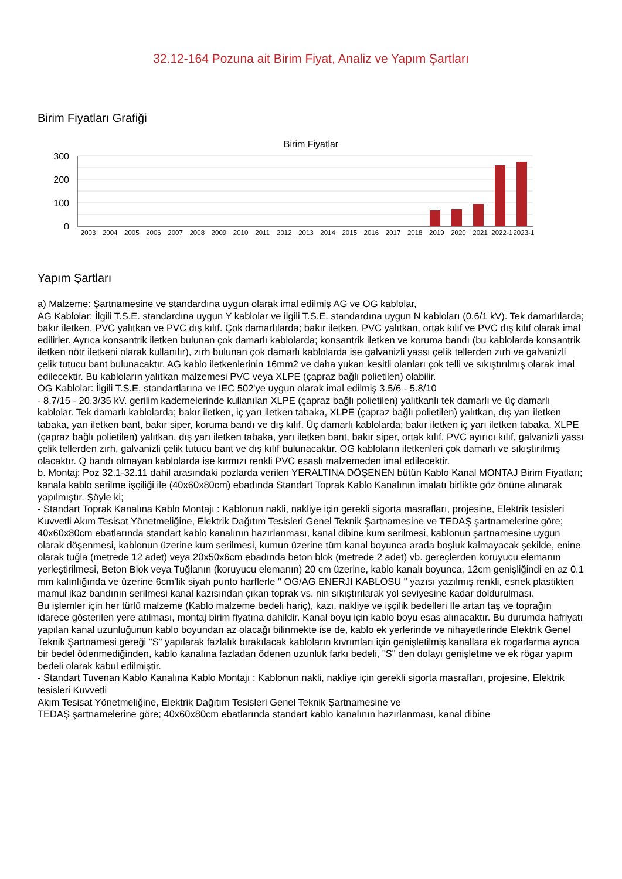32.12-164 Pozuna ait Birim Fiyat, Analiz ve Yapım Şartları
Birim Fiyatları Grafiği
Birim Fiyatlar
300
200
100
0
2003 2004 2005 2006 2007 2008 2009 2010 2011 2012 2013 2014 2015 2016 2017 2018 2019 2020 2021 2022-1 2023-1
Yapım Şartları
a) Malzeme: Şartnamesine ve standardına uygun olarak imal edilmiş AG ve OG kablolar,
AG Kablolar: İlgili T.S.E. standardına uygun Y kablolar ve ilgili T.S.E. standardına uygun N kabloları (0.6/1 kV). Tek damarlılarda; bakır iletken, PVC yalıtkan ve PVC dış kılıf. Çok damarlılarda; bakır iletken, PVC yalıtkan, ortak kılıf ve PVC dış kılıf olarak imal edilirler. Ayrıca konsantrik iletken bulunan çok damarlı kablolarda; konsantrik iletken ve koruma bandı (bu kablolarda konsantrik iletken nötr iletkeni olarak kullanılır), zırh bulunan çok damarlı kablolarda ise galvanizli yassı çelik tellerden zırh ve galvanizli çelik tutucu bant bulunacaktır. AG kablo iletkenlerinin 16mm2 ve daha yukarı kesitli olanları çok telli ve sıkıştırılmış olarak imal edilecektir. Bu kabloların yalıtkan malzemesi PVC veya XLPE (çapraz bağlı polietilen) olabilir.
OG Kablolar: İlgili T.S.E. standartlarına ve IEC 502'ye uygun olarak imal edilmiş 3.5/6 - 5.8/10
- 8.7/15 - 20.3/35 kV. gerilim kademelerinde kullanılan XLPE (çapraz bağlı polietilen) yalıtkanlı tek damarlı ve üç damarlı kablolar. Tek damarlı kablolarda; bakır iletken, iç yarı iletken tabaka, XLPE (çapraz bağlı polietilen) yalıtkan, dış yarı iletken tabaka, yarı iletken bant, bakır siper, koruma bandı ve dış kılıf. Üç damarlı kablolarda; bakır iletken iç yarı iletken tabaka, XLPE (çapraz bağlı polietilen) yalıtkan, dış yarı iletken tabaka, yarı iletken bant, bakır siper, ortak kılıf, PVC ayırıcı kılıf, galvanizli yassı çelik tellerden zırh, galvanizli çelik tutucu bant ve dış kılıf bulunacaktır. OG kabloların iletkenleri çok damarlı ve sıkıştırılmış olacaktır. Q bandı olmayan kablolarda ise kırmızı renkli PVC esaslı malzemeden imal edilecektir.
b. Montaj: Poz 32.1-32.11 dahil arasındaki pozlarda verilen YERALTINA DÖŞENEN bütün Kablo Kanal MONTAJ Birim Fiyatları; kanala kablo serilme işçiliği ile (40x60x80cm) ebadında Standart Toprak Kablo Kanalının imalatı birlikte göz önüne alınarak yapılmıştır. Şöyle ki;
- Standart Toprak Kanalına Kablo Montajı : Kablonun nakli, nakliye için gerekli sigorta masrafları, projesine, Elektrik tesisleri Kuvvetli Akım Tesisat Yönetmeliğine, Elektrik Dağıtım Tesisleri Genel Teknik Şartnamesine ve TEDAŞ şartnamelerine göre; 40x60x80cm ebatlarında standart kablo kanalının hazırlanması, kanal dibine kum serilmesi, kablonun şartnamesine uygun olarak döşenmesi, kablonun üzerine kum serilmesi, kumun üzerine tüm kanal boyunca arada boşluk kalmayacak şekilde, enine olarak tuğla (metrede 12 adet) veya 20x50x6cm ebadında beton blok (metrede 2 adet) vb. gereçlerden koruyucu elemanın yerleştirilmesi, Beton Blok veya Tuğlanın (koruyucu elemanın) 20 cm üzerine, kablo kanalı boyunca, 12cm genişliğindi en az 0.1 mm kalınlığında ve üzerine 6cm’lik siyah punto harflerle " OG/AG ENERJİ KABLOSU " yazısı yazılmış renkli, esnek plastikten mamul ikaz bandının serilmesi kanal kazısından çıkan toprak vs. nin sıkıştırılarak yol seviyesine kadar doldurulması.
Bu işlemler için her türlü malzeme (Kablo malzeme bedeli hariç), kazı, nakliye ve işçilik bedelleri İle artan taş ve toprağın idarece gösterilen yere atılması, montaj birim fiyatına dahildir. Kanal boyu için kablo boyu esas alınacaktır. Bu durumda hafriyatı yapılan kanal uzunluğunun kablo boyundan az olacağı bilinmekte ise de, kablo ek yerlerinde ve nihayetlerinde Elektrik Genel Teknik Şartnamesi gereği "S" yapılarak fazlalık bırakılacak kabloların kıvrımları için genişletilmiş kanallara ek rogarlarma ayrıca bir bedel ödenmediğinden, kablo kanalına fazladan ödenen uzunluk farkı bedeli, "S" den dolayı genişletme ve ek rögar yapım bedeli olarak kabul edilmiştir.
- Standart Tuvenan Kablo Kanalına Kablo Montajı : Kablonun nakli, nakliye için gerekli sigorta masrafları, projesine, Elektrik tesisleri Kuvvetli
Akım Tesisat Yönetmeliğine, Elektrik Dağıtım Tesisleri Genel Teknik Şartnamesine ve
TEDAŞ şartnamelerine göre; 40x60x80cm ebatlarında standart kablo kanalının hazırlanması, kanal dibine